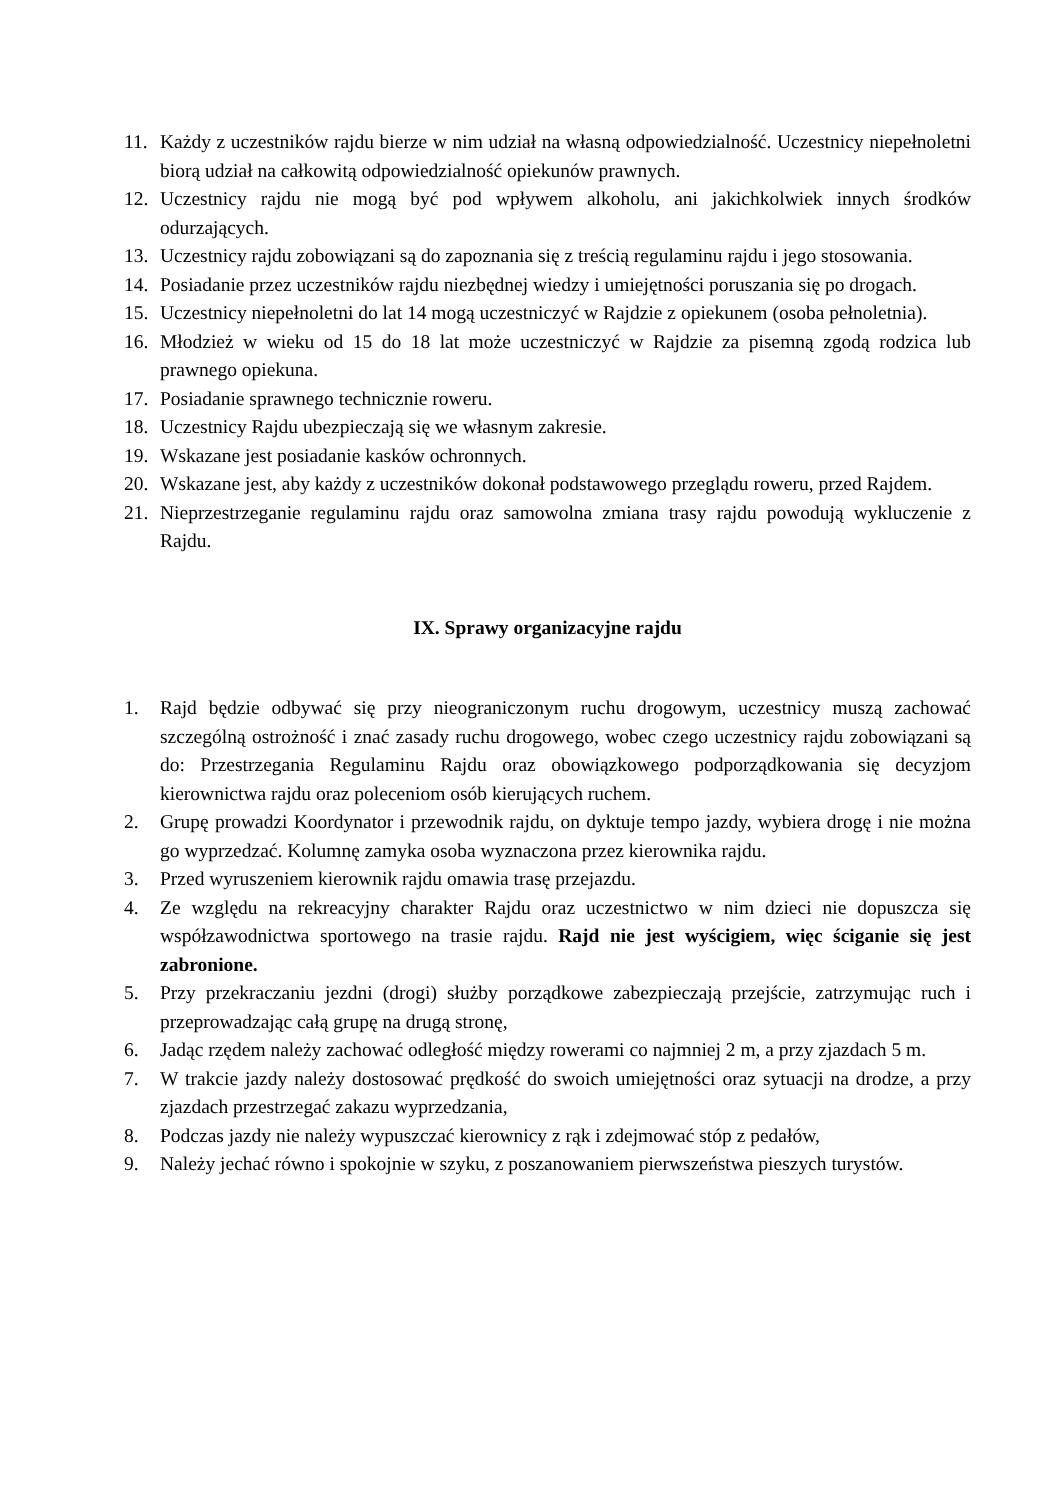11. Każdy z uczestników rajdu bierze w nim udział na własną odpowiedzialność. Uczestnicy niepełnoletni biorą udział na całkowitą odpowiedzialność opiekunów prawnych.
12. Uczestnicy rajdu nie mogą być pod wpływem alkoholu, ani jakichkolwiek innych środków odurzających.
13. Uczestnicy rajdu zobowiązani są do zapoznania się z treścią regulaminu rajdu i jego stosowania.
14. Posiadanie przez uczestników rajdu niezbędnej wiedzy i umiejętności poruszania się po drogach.
15. Uczestnicy niepełnoletni do lat 14 mogą uczestniczyć w Rajdzie z opiekunem (osoba pełnoletnia).
16. Młodzież w wieku od 15 do 18 lat może uczestniczyć w Rajdzie za pisemną zgodą rodzica lub prawnego opiekuna.
17. Posiadanie sprawnego technicznie roweru.
18. Uczestnicy Rajdu ubezpieczają się we własnym zakresie.
19. Wskazane jest posiadanie kasków ochronnych.
20. Wskazane jest, aby każdy z uczestników dokonał podstawowego przeglądu roweru, przed Rajdem.
21. Nieprzestrzeganie regulaminu rajdu oraz samowolna zmiana trasy rajdu powodują wykluczenie z Rajdu.
IX. Sprawy organizacyjne rajdu
1. Rajd będzie odbywać się przy nieograniczonym ruchu drogowym, uczestnicy muszą zachować szczególną ostrożność i znać zasady ruchu drogowego, wobec czego uczestnicy rajdu zobowiązani są do: Przestrzegania Regulaminu Rajdu oraz obowiązkowego podporządkowania się decyzjom kierownictwa rajdu oraz poleceniom osób kierujących ruchem.
2. Grupę prowadzi Koordynator i przewodnik rajdu, on dyktuje tempo jazdy, wybiera drogę i nie można go wyprzedzać. Kolumnę zamyka osoba wyznaczona przez kierownika rajdu.
3. Przed wyruszeniem kierownik rajdu omawia trasę przejazdu.
4. Ze względu na rekreacyjny charakter Rajdu oraz uczestnictwo w nim dzieci nie dopuszcza się współzawodnictwa sportowego na trasie rajdu. Rajd nie jest wyścigiem, więc ściganie się jest zabronione.
5. Przy przekraczaniu jezdni (drogi) służby porządkowe zabezpieczają przejście, zatrzymując ruch i przeprowadzając całą grupę na drugą stronę,
6. Jadąc rzędem należy zachować odległość między rowerami co najmniej 2 m, a przy zjazdach 5 m.
7. W trakcie jazdy należy dostosować prędkość do swoich umiejętności oraz sytuacji na drodze, a przy zjazdach przestrzegać zakazu wyprzedzania,
8. Podczas jazdy nie należy wypuszczać kierownicy z rąk i zdejmować stóp z pedałów,
9. Należy jechać równo i spokojnie w szyku, z poszanowaniem pierwszeństwa pieszych turystów.